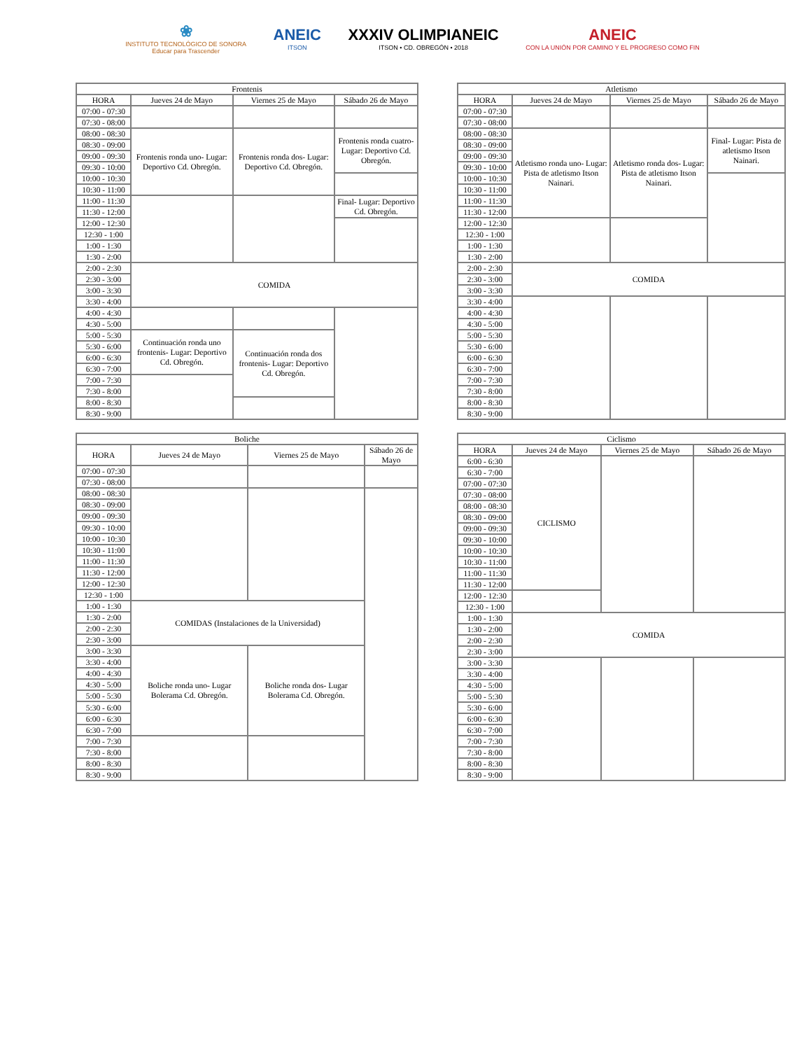❀
INSTITUTO TECNOLÓGICO DE SONORA
Educar para Trascender
ANEIC
ITSON
XXXIV OLIMPIANEIC
ITSON • CD. OBREGÓN • 2018
ANEIC
CON LA UNIÓN POR CAMINO Y EL PROGRESO COMO FIN
| Frontenis | | | |
| --- | --- | --- | --- |
| HORA | Jueves 24 de Mayo | Viernes 25 de Mayo | Sábado 26 de Mayo |
| 07:00 - 07:30 | | | |
| 07:30 - 08:00 | | | |
| 08:00 - 08:30 | Frontenis ronda uno- Lugar: Deportivo Cd. Obregón. | Frontenis ronda dos- Lugar: Deportivo Cd. Obregón. | Frontenis ronda cuatro- Lugar: Deportivo Cd. Obregón. |
| 08:30 - 09:00 | | | |
| 09:00 - 09:30 | | | |
| 09:30 - 10:00 | | | |
| 10:00 - 10:30 | | | |
| 10:30 - 11:00 | | | |
| 11:00 - 11:30 | | | Final- Lugar: Deportivo Cd. Obregón. |
| 11:30 - 12:00 | | | |
| 12:00 - 12:30 | | | |
| 12:30 - 1:00 | | | |
| 1:00 - 1:30 | | | |
| 1:30 - 2:00 | | | |
| 2:00 - 2:30 | COMIDA | | |
| 2:30 - 3:00 | | | |
| 3:00 - 3:30 | | | |
| 3:30 - 4:00 | | | |
| 4:00 - 4:30 | | | |
| 4:30 - 5:00 | | | |
| 5:00 - 5:30 | Continuación ronda uno frontenis- Lugar: Deportivo Cd. Obregón. | Continuación ronda dos frontenis- Lugar: Deportivo Cd. Obregón. | |
| 5:30 - 6:00 | | | |
| 6:00 - 6:30 | | | |
| 6:30 - 7:00 | | | |
| 7:00 - 7:30 | | | |
| 7:30 - 8:00 | | | |
| 8:00 - 8:30 | | | |
| 8:30 - 9:00 | | | |
| Atletismo | | | |
| --- | --- | --- | --- |
| HORA | Jueves 24 de Mayo | Viernes 25 de Mayo | Sábado 26 de Mayo |
| 07:00 - 07:30 | | | |
| 07:30 - 08:00 | | | |
| 08:00 - 08:30 | Atletismo ronda uno- Lugar: Pista de atletismo Itson Nainari. | Atletismo ronda dos- Lugar: Pista de atletismo Itson Nainari. | Final- Lugar: Pista de atletismo Itson Nainari. |
| 08:30 - 09:00 | | | |
| 09:00 - 09:30 | | | |
| 09:30 - 10:00 | | | |
| 10:00 - 10:30 | | | |
| 10:30 - 11:00 | | | |
| 11:00 - 11:30 | | | |
| 11:30 - 12:00 | | | |
| 12:00 - 12:30 | | | |
| 12:30 - 1:00 | | | |
| 1:00 - 1:30 | | | |
| 1:30 - 2:00 | | | |
| 2:00 - 2:30 | COMIDA | | |
| 2:30 - 3:00 | | | |
| 3:00 - 3:30 | | | |
| 3:30 - 4:00 | | | |
| 4:00 - 4:30 | | | |
| 4:30 - 5:00 | | | |
| 5:00 - 5:30 | | | |
| 5:30 - 6:00 | | | |
| 6:00 - 6:30 | | | |
| 6:30 - 7:00 | | | |
| 7:00 - 7:30 | | | |
| 7:30 - 8:00 | | | |
| 8:00 - 8:30 | | | |
| 8:30 - 9:00 | | | |
| Boliche | | | |
| --- | --- | --- | --- |
| HORA | Jueves 24 de Mayo | Viernes 25 de Mayo | Sábado 26 de Mayo |
| 07:00 - 07:30 | | | |
| 07:30 - 08:00 | | | |
| 08:00 - 08:30 | | | |
| 08:30 - 09:00 | | | |
| 09:00 - 09:30 | | | |
| 09:30 - 10:00 | | | |
| 10:00 - 10:30 | | | |
| 10:30 - 11:00 | | | |
| 11:00 - 11:30 | | | |
| 11:30 - 12:00 | | | |
| 12:00 - 12:30 | | | |
| 12:30 - 1:00 | | | |
| 1:00 - 1:30 | COMIDAS (Instalaciones de la Universidad) | | |
| 1:30 - 2:00 | | | |
| 2:00 - 2:30 | | | |
| 2:30 - 3:00 | | | |
| 3:00 - 3:30 | Boliche ronda uno- Lugar Bolerama Cd. Obregón. | Boliche ronda dos- Lugar Bolerama Cd. Obregón. | |
| 3:30 - 4:00 | | | |
| 4:00 - 4:30 | | | |
| 4:30 - 5:00 | | | |
| 5:00 - 5:30 | | | |
| 5:30 - 6:00 | | | |
| 6:00 - 6:30 | | | |
| 6:30 - 7:00 | | | |
| 7:00 - 7:30 | | | |
| 7:30 - 8:00 | | | |
| 8:00 - 8:30 | | | |
| 8:30 - 9:00 | | | |
| Ciclismo | | | |
| --- | --- | --- | --- |
| HORA | Jueves 24 de Mayo | Viernes 25 de Mayo | Sábado 26 de Mayo |
| 6:00 - 6:30 | CICLISMO | | |
| 6:30 - 7:00 | | | |
| 07:00 - 07:30 | | | |
| 07:30 - 08:00 | | | |
| 08:00 - 08:30 | | | |
| 08:30 - 09:00 | | | |
| 09:00 - 09:30 | | | |
| 09:30 - 10:00 | | | |
| 10:00 - 10:30 | | | |
| 10:30 - 11:00 | | | |
| 11:00 - 11:30 | | | |
| 11:30 - 12:00 | | | |
| 12:00 - 12:30 | | | |
| 12:30 - 1:00 | | | |
| 1:00 - 1:30 | COMIDA | | |
| 1:30 - 2:00 | | | |
| 2:00 - 2:30 | | | |
| 2:30 - 3:00 | | | |
| 3:00 - 3:30 | | | |
| 3:30 - 4:00 | | | |
| 4:30 - 5:00 | | | |
| 5:00 - 5:30 | | | |
| 5:30 - 6:00 | | | |
| 6:00 - 6:30 | | | |
| 6:30 - 7:00 | | | |
| 7:00 - 7:30 | | | |
| 7:30 - 8:00 | | | |
| 8:00 - 8:30 | | | |
| 8:30 - 9:00 | | | |